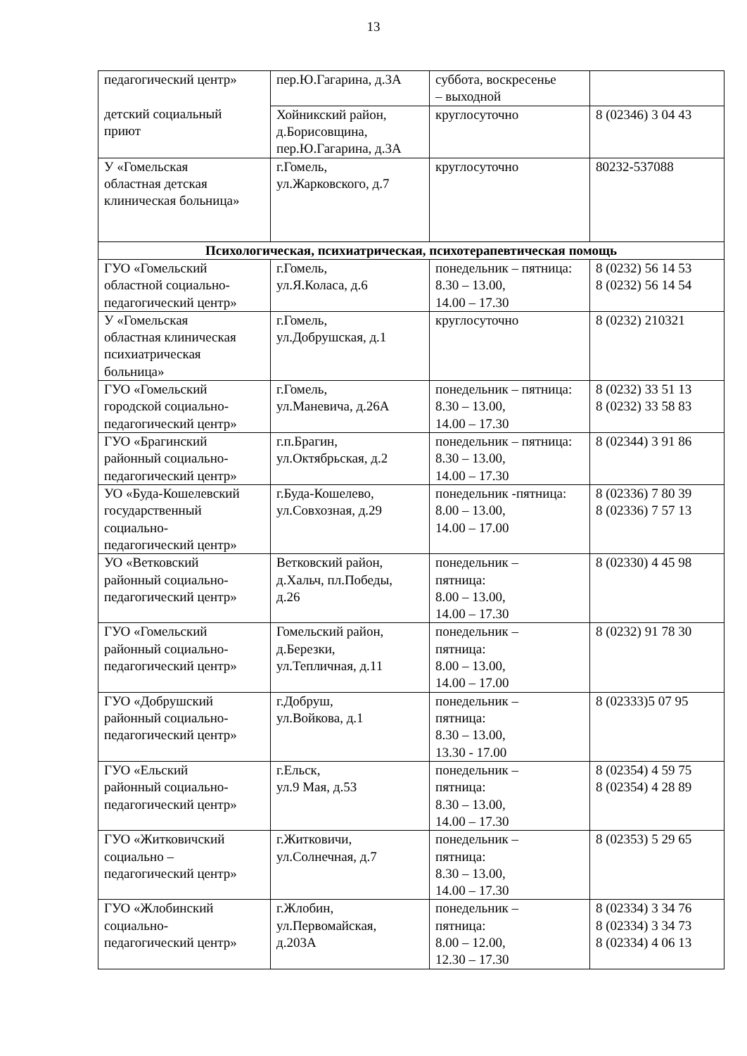13
| педагогический центр» детский социальный приют | пер.Ю.Гагарина, д.3А | суббота, воскресенье – выходной | |
| | Хойникский район, д.Борисовщина, пер.Ю.Гагарина, д.3А | круглосуточно | 8 (02346) 3 04 43 |
| У «Гомельская областная детская клиническая больница» | г.Гомель, ул.Жарковского, д.7 | круглосуточно | 80232-537088 |
| Психологическая, психиатрическая, психотерапевтическая помощь | | | |
| ГУО «Гомельский областной социально- педагогический центр» | г.Гомель, ул.Я.Коласа, д.6 | понедельник – пятница: 8.30 – 13.00, 14.00 – 17.30 | 8 (0232) 56 14 53 8 (0232) 56 14 54 |
| У «Гомельская областная клиническая психиатрическая больница» | г.Гомель, ул.Добрушская, д.1 | круглосуточно | 8 (0232) 210321 |
| ГУО «Гомельский городской социально- педагогический центр» | г.Гомель, ул.Маневича, д.26А | понедельник – пятница: 8.30 – 13.00, 14.00 – 17.30 | 8 (0232) 33 51 13 8 (0232) 33 58 83 |
| ГУО «Брагинский районный социально- педагогический центр» | г.п.Брагин, ул.Октябрьская, д.2 | понедельник – пятница: 8.30 – 13.00, 14.00 – 17.30 | 8 (02344) 3 91 86 |
| УО «Буда-Кошелевский государственный социально- педагогический центр» | г.Буда-Кошелево, ул.Совхозная, д.29 | понедельник -пятница: 8.00 – 13.00, 14.00 – 17.00 | 8 (02336) 7 80 39 8 (02336) 7 57 13 |
| УО «Ветковский районный социально- педагогический центр» | Ветковский район, д.Хальч, пл.Победы, д.26 | понедельник – пятница: 8.00 – 13.00, 14.00 – 17.30 | 8 (02330) 4 45 98 |
| ГУО «Гомельский районный социально- педагогический центр» | Гомельский район, д.Березки, ул.Тепличная, д.11 | понедельник – пятница: 8.00 – 13.00, 14.00 – 17.00 | 8 (0232) 91 78 30 |
| ГУО «Добрушский районный социально- педагогический центр» | г.Добруш, ул.Войкова, д.1 | понедельник – пятница: 8.30 – 13.00, 13.30 - 17.00 | 8 (02333)5 07 95 |
| ГУО «Ельский районный социально- педагогический центр» | г.Ельск, ул.9 Мая, д.53 | понедельник – пятница: 8.30 – 13.00, 14.00 – 17.30 | 8 (02354) 4 59 75 8 (02354) 4 28 89 |
| ГУО «Житковичский социально – педагогический центр» | г.Житковичи, ул.Солнечная, д.7 | понедельник – пятница: 8.30 – 13.00, 14.00 – 17.30 | 8 (02353) 5 29 65 |
| ГУО «Жлобинский социально- педагогический центр» | г.Жлобин, ул.Первомайская, д.203А | понедельник – пятница: 8.00 – 12.00, 12.30 – 17.30 | 8 (02334) 3 34 76 8 (02334) 3 34 73 8 (02334) 4 06 13 |